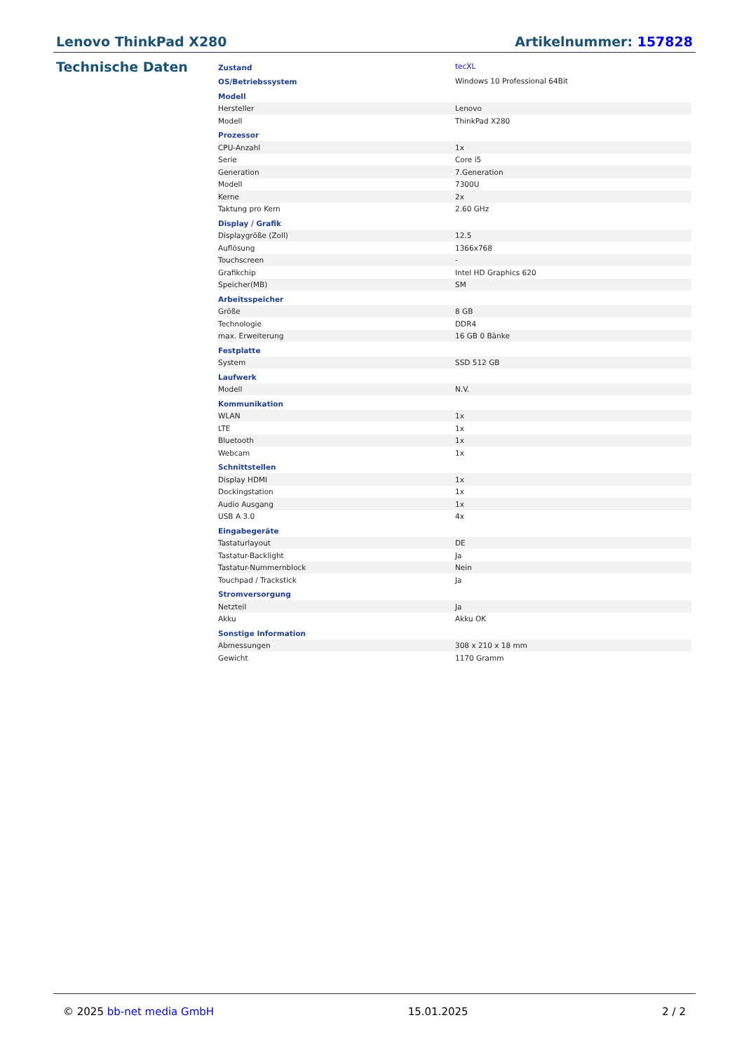Lenovo ThinkPad X280 Artikelnummer: 157828
Technische Daten
| Zustand | tecXL |
| OS/Betriebssystem | Windows 10 Professional 64Bit |
| Modell | |
| Hersteller | Lenovo |
| Modell | ThinkPad X280 |
| Prozessor | |
| CPU-Anzahl | 1x |
| Serie | Core i5 |
| Generation | 7.Generation |
| Modell | 7300U |
| Kerne | 2x |
| Taktung pro Kern | 2.60 GHz |
| Display / Grafik | |
| Displaygröße (Zoll) | 12.5 |
| Auflösung | 1366x768 |
| Touchscreen | - |
| Grafikchip | Intel HD Graphics 620 |
| Speicher(MB) | SM |
| Arbeitsspeicher | |
| Größe | 8 GB |
| Technologie | DDR4 |
| max. Erweiterung | 16 GB 0 Bänke |
| Festplatte | |
| System | SSD 512 GB |
| Laufwerk | |
| Modell | N.V. |
| Kommunikation | |
| WLAN | 1x |
| LTE | 1x |
| Bluetooth | 1x |
| Webcam | 1x |
| Schnittstellen | |
| Display HDMI | 1x |
| Dockingstation | 1x |
| Audio Ausgang | 1x |
| USB A 3.0 | 4x |
| Eingabegeräte | |
| Tastaturlayout | DE |
| Tastatur-Backlight | Ja |
| Tastatur-Nummernblock | Nein |
| Touchpad / Trackstick | Ja |
| Stromversorgung | |
| Netzteil | Ja |
| Akku | Akku OK |
| Sonstige Information | |
| Abmessungen | 308 x 210 x 18 mm |
| Gewicht | 1170 Gramm |
© 2025 bb-net media GmbH 15.01.2025 2 / 2